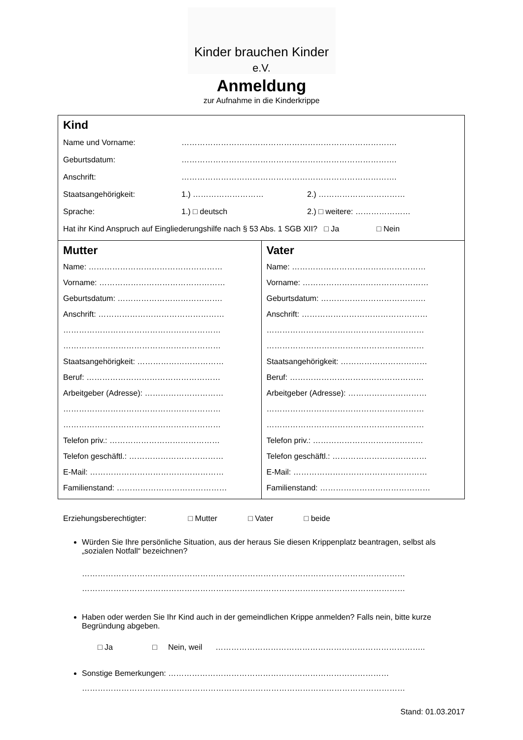Kinder brauchen Kinder e.V.
Anmeldung
zur Aufnahme in die Kinderkrippe
| Kind Name und Vorname: ………………………………………………………………………. Geburtsdatum: ………………………………………………………………………. Anschrift: ………………………………………………………………………. Staatsangehörigkeit: 1.) ……………………… 2.) …………………………… Sprache: 1.) □ deutsch 2.) □ weitere: ………………… Hat ihr Kind Anspruch auf Eingliederungshilfe nach § 53 Abs. 1 SGB XII? □ Ja □ Nein | |
| Mutter Name: …………………………………………… Vorname: ………………………………………… Geburtsdatum: …………………………………. Anschrift: ………………………………………… …………………………………………………… …………………………………………………… Staatsangehörigkeit: …………………………… Beruf: …………………………………………… Arbeitgeber (Adresse): ………………………… …………………………………………………… …………………………………………………… Telefon priv.: …………………………………… Telefon geschäftl.: ……………………………… E-Mail: …………………………………………… Familienstand: …………………………………… | Vater Name: …………………………………………… Vorname: ………………………………………… Geburtsdatum: …………………………………. Anschrift: ………………………………………… …………………………………………………… …………………………………………………… Staatsangehörigkeit: …………………………… Beruf: …………………………………………… Arbeitgeber (Adresse): ………………………… …………………………………………………… …………………………………………………… Telefon priv.: …………………………………… Telefon geschäftl.: ……………………………… E-Mail: …………………………………………… Familienstand: …………………………………… |
Erziehungsberechtigter: □ Mutter □ Vater □ beide
Würden Sie Ihre persönliche Situation, aus der heraus Sie diesen Krippenplatz beantragen, selbst als „sozialen Notfall“ bezeichnen?
……………………………………………………………………………………………………………
……………………………………………………………………………………………………………
Haben oder werden Sie Ihr Kind auch in der gemeindlichen Krippe anmelden? Falls nein, bitte kurze Begründung abgeben.
□ Ja □ Nein, weil ……………………………………………………………………..
Sonstige Bemerkungen: …………………………………………………………………………
……………………………………………………………………………………………………………
Stand: 01.03.2017